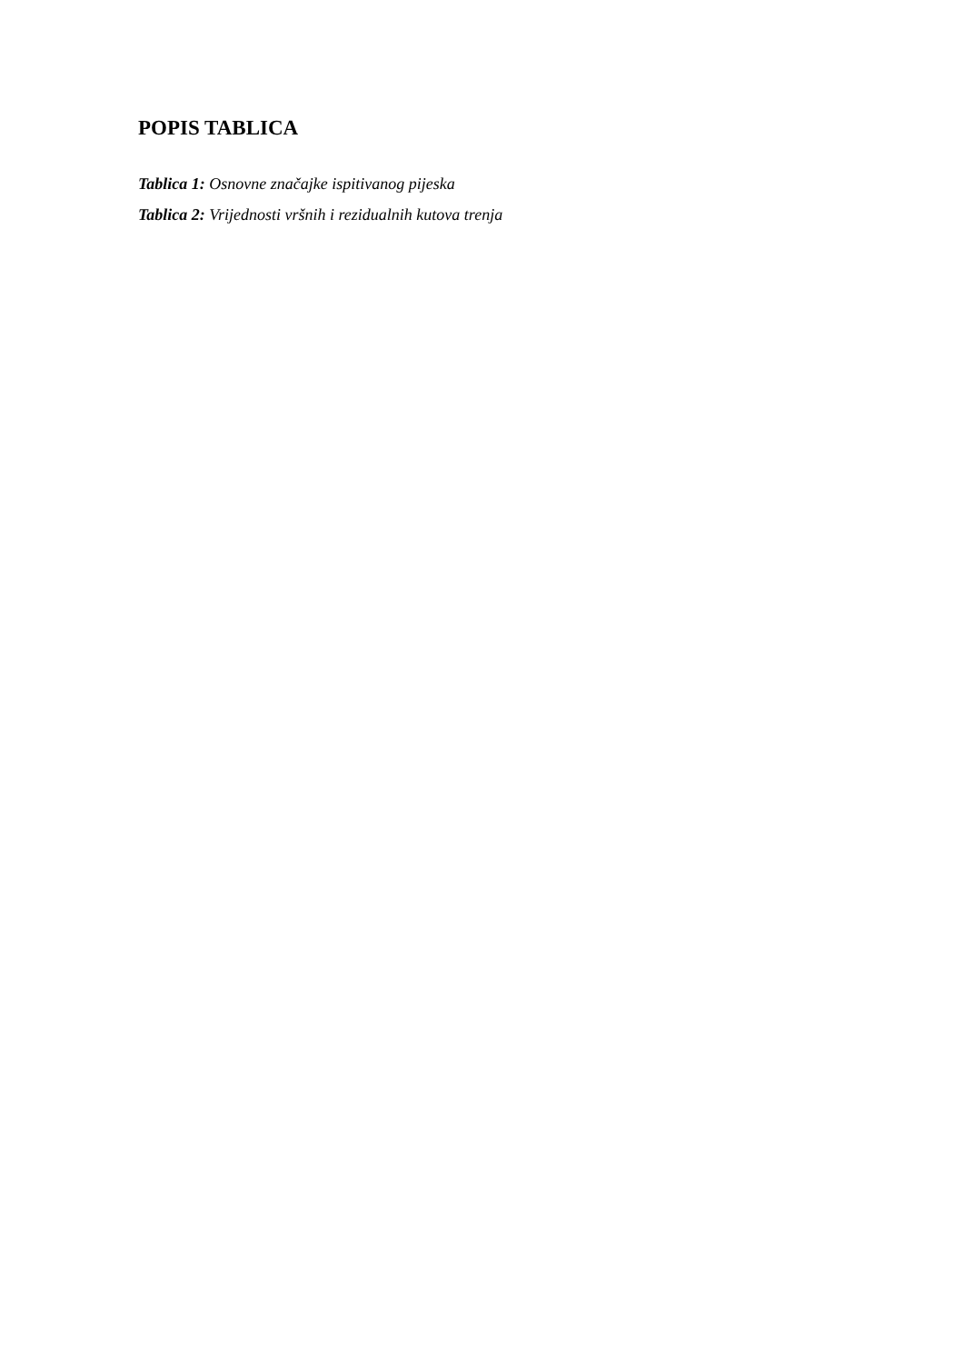POPIS TABLICA
Tablica 1: Osnovne značajke ispitivanog pijeska
Tablica 2: Vrijednosti vršnih i rezidualnih kutova trenja